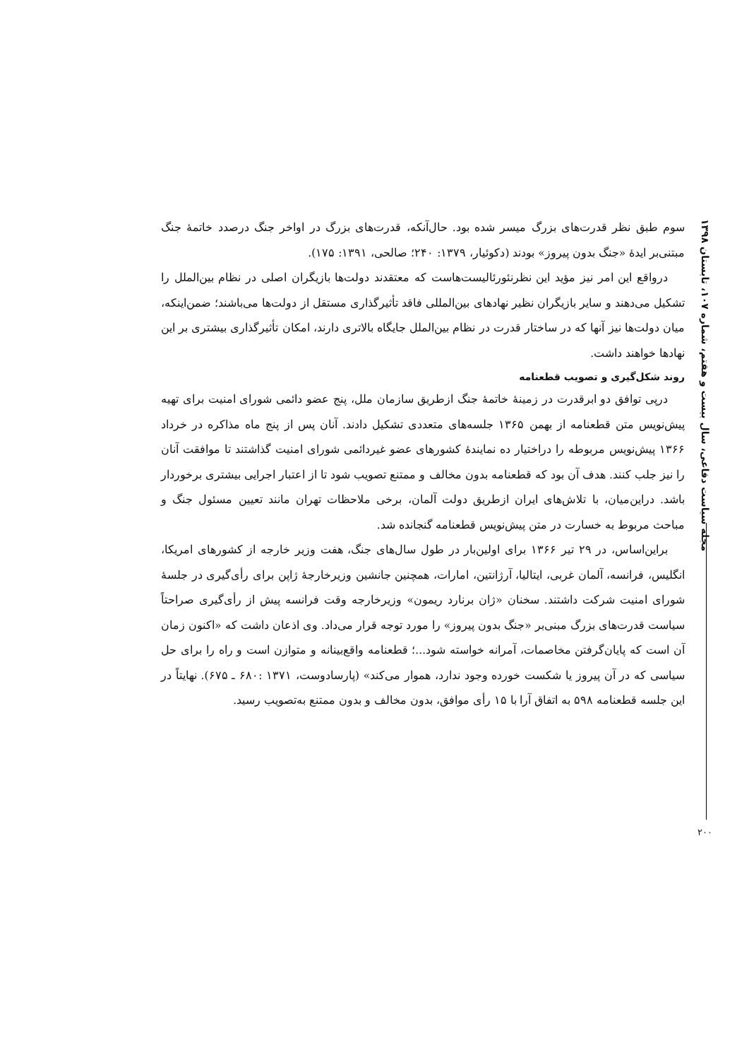مجله سیاست دفاعی، سال بیست و هفتم، شماره ۱۰۷، تابستان ۱۳۹۸
۲۰۰
سوم طبق نظر قدرت‌های بزرگ میسر شده بود. حال‌آنکه، قدرت‌های بزرگ در اواخر جنگ درصدد خاتمهٔ جنگ مبتنی‌بر ایدهٔ «جنگ بدون پیروز» بودند (دکوئیار، ۱۳۷۹: ۲۴۰؛ صالحی، ۱۳۹۱: ۱۷۵).
درواقع این امر نیز مؤید این نظرنئورئالیست‌هاست که معتقدند دولت‌ها بازیگران اصلی در نظام بین‌الملل را تشکیل می‌دهند و سایر بازیگران نظیر نهادهای بین‌المللی فاقد تأثیرگذاری مستقل از دولت‌ها می‌باشند؛ ضمن‌اینکه، میان دولت‌ها نیز آنها که در ساختار قدرت در نظام بین‌الملل جایگاه بالاتری دارند، امکان تأثیرگذاری بیشتری بر این نهادها خواهند داشت.
روند شکل‌گیری و تصویب قطعنامه
درپی توافق دو ابرقدرت در زمینهٔ خاتمهٔ جنگ ازطریق سازمان ملل، پنج عضو دائمی شورای امنیت برای تهیه پیش‌نویس متن قطعنامه از بهمن ۱۳۶۵ جلسه‌های متعددی تشکیل دادند. آنان پس از پنج ماه مذاکره در خرداد ۱۳۶۶ پیش‌نویس مربوطه را دراختیار ده نمایندهٔ کشورهای عضو غیردائمی شورای امنیت گذاشتند تا موافقت آنان را نیز جلب کنند. هدف آن بود که قطعنامه بدون مخالف و ممتنع تصویب شود تا از اعتبار اجرایی بیشتری برخوردار باشد. دراین‌میان، با تلاش‌های ایران ازطریق دولت آلمان، برخی ملاحظات تهران مانند تعیین مسئول جنگ و مباحث مربوط به خسارت در متن پیش‌نویس قطعنامه گنجانده شد.
براین‌اساس، در ۲۹ تیر ۱۳۶۶ برای اولین‌بار در طول سال‌های جنگ، هفت وزیر خارجه از کشورهای امریکا، انگلیس، فرانسه، آلمان غربی، ایتالیا، آرژانتین، امارات، همچنین جانشین وزیرخارجهٔ ژاپن برای رأی‌گیری در جلسهٔ شورای امنیت شرکت داشتند. سخنان «ژان برنارد ریمون» وزیرخارجه وقت فرانسه پیش از رأی‌گیری صراحتاً سیاست قدرت‌های بزرگ مبنی‌بر «جنگ بدون پیروز» را مورد توجه قرار می‌داد. وی اذعان داشت که «اکنون زمان آن است که پایان‌گرفتن مخاصمات، آمرانه خواسته شود...؛ قطعنامه واقع‌بینانه و متوازن است و راه را برای حل سیاسی که در آن پیروز یا شکست خورده وجود ندارد، هموار می‌کند» (پارسادوست، ۱۳۷۱ :۶۸۰ ـ ۶۷۵). نهایتاً در این جلسه قطعنامه ۵۹۸ به اتفاق آرا با ۱۵ رأی موافق، بدون مخالف و بدون ممتنع به‌تصویب رسید.